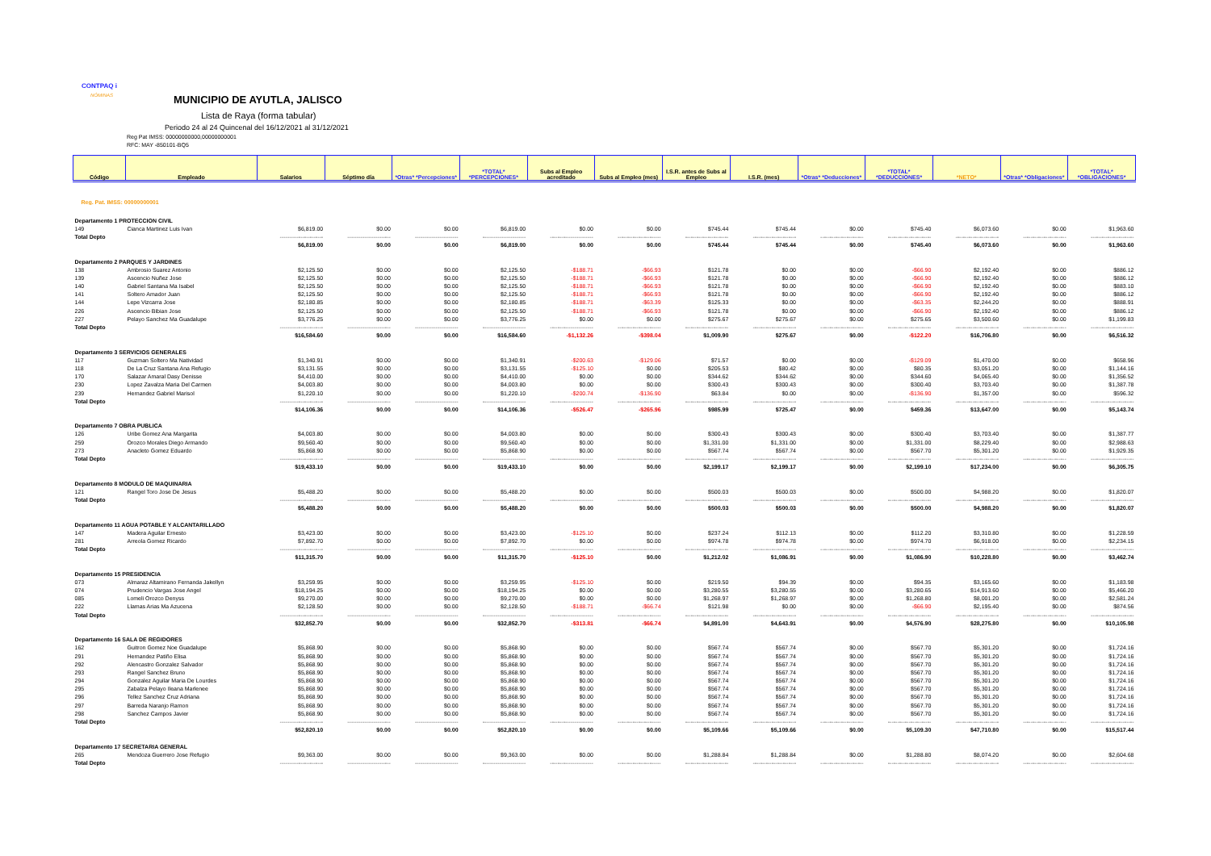CONTPAQ i
NÓMINAS MUNICIPIO DE AYUTLA, JALISCO
Lista de Raya (forma tabular)
Periodo 24 al 24 Quincenal del 16/12/2021 al 31/12/2021
Reg Pat IMSS: 00000000000,00000000001
RFC: MAY -850101-BQ5
| Código | Empleado | Salarios | Séptimo día | *Otras* *Percepciones* | *TOTAL* *PERCEPCIONES* | Subs al Empleo acreditado | Subs al Empleo (mes) | I.S.R. antes de Subs al Empleo | I.S.R. (mes) | *Otras* *Deducciones* | *TOTAL* *DEDUCCIONES* | *NETO* | *Otras* *Obligaciones* | *TOTAL* *OBLIGACIONES* |
| --- | --- | --- | --- | --- | --- | --- | --- | --- | --- | --- | --- | --- | --- | --- |
| Reg. Pat. IMSS: 00000000001 | | | | | | | | | | | | | | |
| Departamento 1 PROTECCION CIVIL | | | | | | | | | | | | | | |
| 149 | Cianca Martinez Luis Ivan | $6,819.00 | $0.00 | $0.00 | $6,819.00 | $0.00 | $0.00 | $745.44 | $745.44 | $0.00 | $745.40 | $6,073.60 | $0.00 | $1,963.60 |
| Total Depto | | ----------------------- | ----------------------- | ----------------------- | ----------------------- | ----------------------- | ----------------------- | ----------------------- | ----------------------- | ----------------------- | ----------------------- | ----------------------- | ----------------------- | ----------------------- |
| | | $6,819.00 | $0.00 | $0.00 | $6,819.00 | $0.00 | $0.00 | $745.44 | $745.44 | $0.00 | $745.40 | $6,073.60 | $0.00 | $1,963.60 |
| Departamento 2 PARQUES Y JARDINES | | | | | | | | | | | | | | |
| 138 | Ambrosio Suarez Antonio | $2,125.50 | $0.00 | $0.00 | $2,125.50 | -$188.71 | -$66.93 | $121.78 | $0.00 | $0.00 | -$66.90 | $2,192.40 | $0.00 | $886.12 |
| 139 | Ascencio Nuñez Jose | $2,125.50 | $0.00 | $0.00 | $2,125.50 | -$188.71 | -$66.93 | $121.78 | $0.00 | $0.00 | -$66.90 | $2,192.40 | $0.00 | $886.12 |
| 140 | Gabriel Santana Ma Isabel | $2,125.50 | $0.00 | $0.00 | $2,125.50 | -$188.71 | -$66.93 | $121.78 | $0.00 | $0.00 | -$66.90 | $2,192.40 | $0.00 | $883.10 |
| 141 | Soltero Amador Juan | $2,125.50 | $0.00 | $0.00 | $2,125.50 | -$188.71 | -$66.93 | $121.78 | $0.00 | $0.00 | -$66.90 | $2,192.40 | $0.00 | $886.12 |
| 144 | Lepe Vizcarra Jose | $2,180.85 | $0.00 | $0.00 | $2,180.85 | -$188.71 | -$63.39 | $125.33 | $0.00 | $0.00 | -$63.35 | $2,244.20 | $0.00 | $888.91 |
| 226 | Ascencio Bibian Jose | $2,125.50 | $0.00 | $0.00 | $2,125.50 | -$188.71 | -$66.93 | $121.78 | $0.00 | $0.00 | -$66.90 | $2,192.40 | $0.00 | $886.12 |
| 227 | Pelayo Sanchez Ma Guadalupe | $3,776.25 | $0.00 | $0.00 | $3,776.25 | $0.00 | $0.00 | $275.67 | $275.67 | $0.00 | $275.65 | $3,500.60 | $0.00 | $1,199.83 |
| Total Depto | | ----------------------- | ----------------------- | ----------------------- | ----------------------- | ----------------------- | ----------------------- | ----------------------- | ----------------------- | ----------------------- | ----------------------- | ----------------------- | ----------------------- | ----------------------- |
| | | $16,584.60 | $0.00 | $0.00 | $16,584.60 | -$1,132.26 | -$398.04 | $1,009.90 | $275.67 | $0.00 | -$122.20 | $16,706.80 | $0.00 | $6,516.32 |
| Departamento 3 SERVICIOS GENERALES | | | | | | | | | | | | | | |
| 117 | Guzman Soltero Ma Natividad | $1,340.91 | $0.00 | $0.00 | $1,340.91 | -$200.63 | -$129.06 | $71.57 | $0.00 | $0.00 | -$129.09 | $1,470.00 | $0.00 | $658.96 |
| 118 | De La Cruz Santana Ana Refugio | $3,131.55 | $0.00 | $0.00 | $3,131.55 | -$125.10 | $0.00 | $205.53 | $80.42 | $0.00 | $80.35 | $3,051.20 | $0.00 | $1,144.16 |
| 170 | Salazar Amaral Dasy Denisse | $4,410.00 | $0.00 | $0.00 | $4,410.00 | $0.00 | $0.00 | $344.62 | $344.62 | $0.00 | $344.60 | $4,065.40 | $0.00 | $1,356.52 |
| 230 | Lopez Zavalza Maria Del Carmen | $4,003.80 | $0.00 | $0.00 | $4,003.80 | $0.00 | $0.00 | $300.43 | $300.43 | $0.00 | $300.40 | $3,703.40 | $0.00 | $1,387.78 |
| 239 | Hernandez Gabriel Marisol | $1,220.10 | $0.00 | $0.00 | $1,220.10 | -$200.74 | -$136.90 | $63.84 | $0.00 | $0.00 | -$136.90 | $1,357.00 | $0.00 | $596.32 |
| Total Depto | | ----------------------- | ----------------------- | ----------------------- | ----------------------- | ----------------------- | ----------------------- | ----------------------- | ----------------------- | ----------------------- | ----------------------- | ----------------------- | ----------------------- | ----------------------- |
| | | $14,106.36 | $0.00 | $0.00 | $14,106.36 | -$526.47 | -$265.96 | $985.99 | $725.47 | $0.00 | $459.36 | $13,647.00 | $0.00 | $5,143.74 |
| Departamento 7 OBRA PUBLICA | | | | | | | | | | | | | | |
| 126 | Uribe Gomez Ana Margarita | $4,003.80 | $0.00 | $0.00 | $4,003.80 | $0.00 | $0.00 | $300.43 | $300.43 | $0.00 | $300.40 | $3,703.40 | $0.00 | $1,387.77 |
| 259 | Orozco Morales Diego Armando | $9,560.40 | $0.00 | $0.00 | $9,560.40 | $0.00 | $0.00 | $1,331.00 | $1,331.00 | $0.00 | $1,331.00 | $8,229.40 | $0.00 | $2,988.63 |
| 273 | Anacleto Gomez Eduardo | $5,868.90 | $0.00 | $0.00 | $5,868.90 | $0.00 | $0.00 | $567.74 | $567.74 | $0.00 | $567.70 | $5,301.20 | $0.00 | $1,929.35 |
| Total Depto | | ----------------------- | ----------------------- | ----------------------- | ----------------------- | ----------------------- | ----------------------- | ----------------------- | ----------------------- | ----------------------- | ----------------------- | ----------------------- | ----------------------- | ----------------------- |
| | | $19,433.10 | $0.00 | $0.00 | $19,433.10 | $0.00 | $0.00 | $2,199.17 | $2,199.17 | $0.00 | $2,199.10 | $17,234.00 | $0.00 | $6,305.75 |
| Departamento 8 MODULO DE MAQUINARIA | | | | | | | | | | | | | | |
| 121 | Rangel Toro Jose De Jesus | $5,488.20 | $0.00 | $0.00 | $5,488.20 | $0.00 | $0.00 | $500.03 | $500.03 | $0.00 | $500.00 | $4,988.20 | $0.00 | $1,820.07 |
| Total Depto | | ----------------------- | ----------------------- | ----------------------- | ----------------------- | ----------------------- | ----------------------- | ----------------------- | ----------------------- | ----------------------- | ----------------------- | ----------------------- | ----------------------- | ----------------------- |
| | | $5,488.20 | $0.00 | $0.00 | $5,488.20 | $0.00 | $0.00 | $500.03 | $500.03 | $0.00 | $500.00 | $4,988.20 | $0.00 | $1,820.07 |
| Departamento 11 AGUA POTABLE Y ALCANTARILLADO | | | | | | | | | | | | | | |
| 147 | Madera Aguilar Ernesto | $3,423.00 | $0.00 | $0.00 | $3,423.00 | -$125.10 | $0.00 | $237.24 | $112.13 | $0.00 | $112.20 | $3,310.80 | $0.00 | $1,228.59 |
| 281 | Arreola Gomez Ricardo | $7,892.70 | $0.00 | $0.00 | $7,892.70 | $0.00 | $0.00 | $974.78 | $974.78 | $0.00 | $974.70 | $6,918.00 | $0.00 | $2,234.15 |
| Total Depto | | ----------------------- | ----------------------- | ----------------------- | ----------------------- | ----------------------- | ----------------------- | ----------------------- | ----------------------- | ----------------------- | ----------------------- | ----------------------- | ----------------------- | ----------------------- |
| | | $11,315.70 | $0.00 | $0.00 | $11,315.70 | -$125.10 | $0.00 | $1,212.02 | $1,086.91 | $0.00 | $1,086.90 | $10,228.80 | $0.00 | $3,462.74 |
| Departamento 15 PRESIDENCIA | | | | | | | | | | | | | | |
| 073 | Almaraz Altamirano Fernanda Jakellyn | $3,259.95 | $0.00 | $0.00 | $3,259.95 | -$125.10 | $0.00 | $219.50 | $94.39 | $0.00 | $94.35 | $3,165.60 | $0.00 | $1,183.98 |
| 074 | Prudencio Vargas Jose Angel | $18,194.25 | $0.00 | $0.00 | $18,194.25 | $0.00 | $0.00 | $3,280.55 | $3,280.55 | $0.00 | $3,280.65 | $14,913.60 | $0.00 | $5,466.20 |
| 085 | Lomeli Orozco Denyss | $9,270.00 | $0.00 | $0.00 | $9,270.00 | $0.00 | $0.00 | $1,268.97 | $1,268.97 | $0.00 | $1,268.80 | $8,001.20 | $0.00 | $2,581.24 |
| 222 | Llamas Arias Ma Azucena | $2,128.50 | $0.00 | $0.00 | $2,128.50 | -$188.71 | -$66.74 | $121.98 | $0.00 | $0.00 | -$66.90 | $2,195.40 | $0.00 | $874.56 |
| Total Depto | | ----------------------- | ----------------------- | ----------------------- | ----------------------- | ----------------------- | ----------------------- | ----------------------- | ----------------------- | ----------------------- | ----------------------- | ----------------------- | ----------------------- | ----------------------- |
| | | $32,852.70 | $0.00 | $0.00 | $32,852.70 | -$313.81 | -$66.74 | $4,891.00 | $4,643.91 | $0.00 | $4,576.90 | $28,275.80 | $0.00 | $10,105.98 |
| Departamento 16 SALA DE REGIDORES | | | | | | | | | | | | | | |
| 162 | Guitron Gomez Noe Guadalupe | $5,868.90 | $0.00 | $0.00 | $5,868.90 | $0.00 | $0.00 | $567.74 | $567.74 | $0.00 | $567.70 | $5,301.20 | $0.00 | $1,724.16 |
| 291 | Hernandez Patiño Elisa | $5,868.90 | $0.00 | $0.00 | $5,868.90 | $0.00 | $0.00 | $567.74 | $567.74 | $0.00 | $567.70 | $5,301.20 | $0.00 | $1,724.16 |
| 292 | Alencastro Gonzalez Salvador | $5,868.90 | $0.00 | $0.00 | $5,868.90 | $0.00 | $0.00 | $567.74 | $567.74 | $0.00 | $567.70 | $5,301.20 | $0.00 | $1,724.16 |
| 293 | Rangel Sanchez Bruno | $5,868.90 | $0.00 | $0.00 | $5,868.90 | $0.00 | $0.00 | $567.74 | $567.74 | $0.00 | $567.70 | $5,301.20 | $0.00 | $1,724.16 |
| 294 | Gonzalez Aguilar Maria De Lourdes | $5,868.90 | $0.00 | $0.00 | $5,868.90 | $0.00 | $0.00 | $567.74 | $567.74 | $0.00 | $567.70 | $5,301.20 | $0.00 | $1,724.16 |
| 295 | Zabalza Pelayo Ileana Marlenee | $5,868.90 | $0.00 | $0.00 | $5,868.90 | $0.00 | $0.00 | $567.74 | $567.74 | $0.00 | $567.70 | $5,301.20 | $0.00 | $1,724.16 |
| 296 | Tellez Sanchez Cruz Adriana | $5,868.90 | $0.00 | $0.00 | $5,868.90 | $0.00 | $0.00 | $567.74 | $567.74 | $0.00 | $567.70 | $5,301.20 | $0.00 | $1,724.16 |
| 297 | Barreda Naranjo Ramon | $5,868.90 | $0.00 | $0.00 | $5,868.90 | $0.00 | $0.00 | $567.74 | $567.74 | $0.00 | $567.70 | $5,301.20 | $0.00 | $1,724.16 |
| 298 | Sanchez Campos Javier | $5,868.90 | $0.00 | $0.00 | $5,868.90 | $0.00 | $0.00 | $567.74 | $567.74 | $0.00 | $567.70 | $5,301.20 | $0.00 | $1,724.16 |
| Total Depto | | ----------------------- | ----------------------- | ----------------------- | ----------------------- | ----------------------- | ----------------------- | ----------------------- | ----------------------- | ----------------------- | ----------------------- | ----------------------- | ----------------------- | ----------------------- |
| | | $52,820.10 | $0.00 | $0.00 | $52,820.10 | $0.00 | $0.00 | $5,109.66 | $5,109.66 | $0.00 | $5,109.30 | $47,710.80 | $0.00 | $15,517.44 |
| Departamento 17 SECRETARIA GENERAL | | | | | | | | | | | | | | |
| 265 | Mendoza Guerrero Jose Refugio | $9,363.00 | $0.00 | $0.00 | $9,363.00 | $0.00 | $0.00 | $1,288.84 | $1,288.84 | $0.00 | $1,288.80 | $8,074.20 | $0.00 | $2,604.68 |
| Total Depto | | ----------------------- | ----------------------- | ----------------------- | ----------------------- | ----------------------- | ----------------------- | ----------------------- | ----------------------- | ----------------------- | ----------------------- | ----------------------- | ----------------------- | ----------------------- |